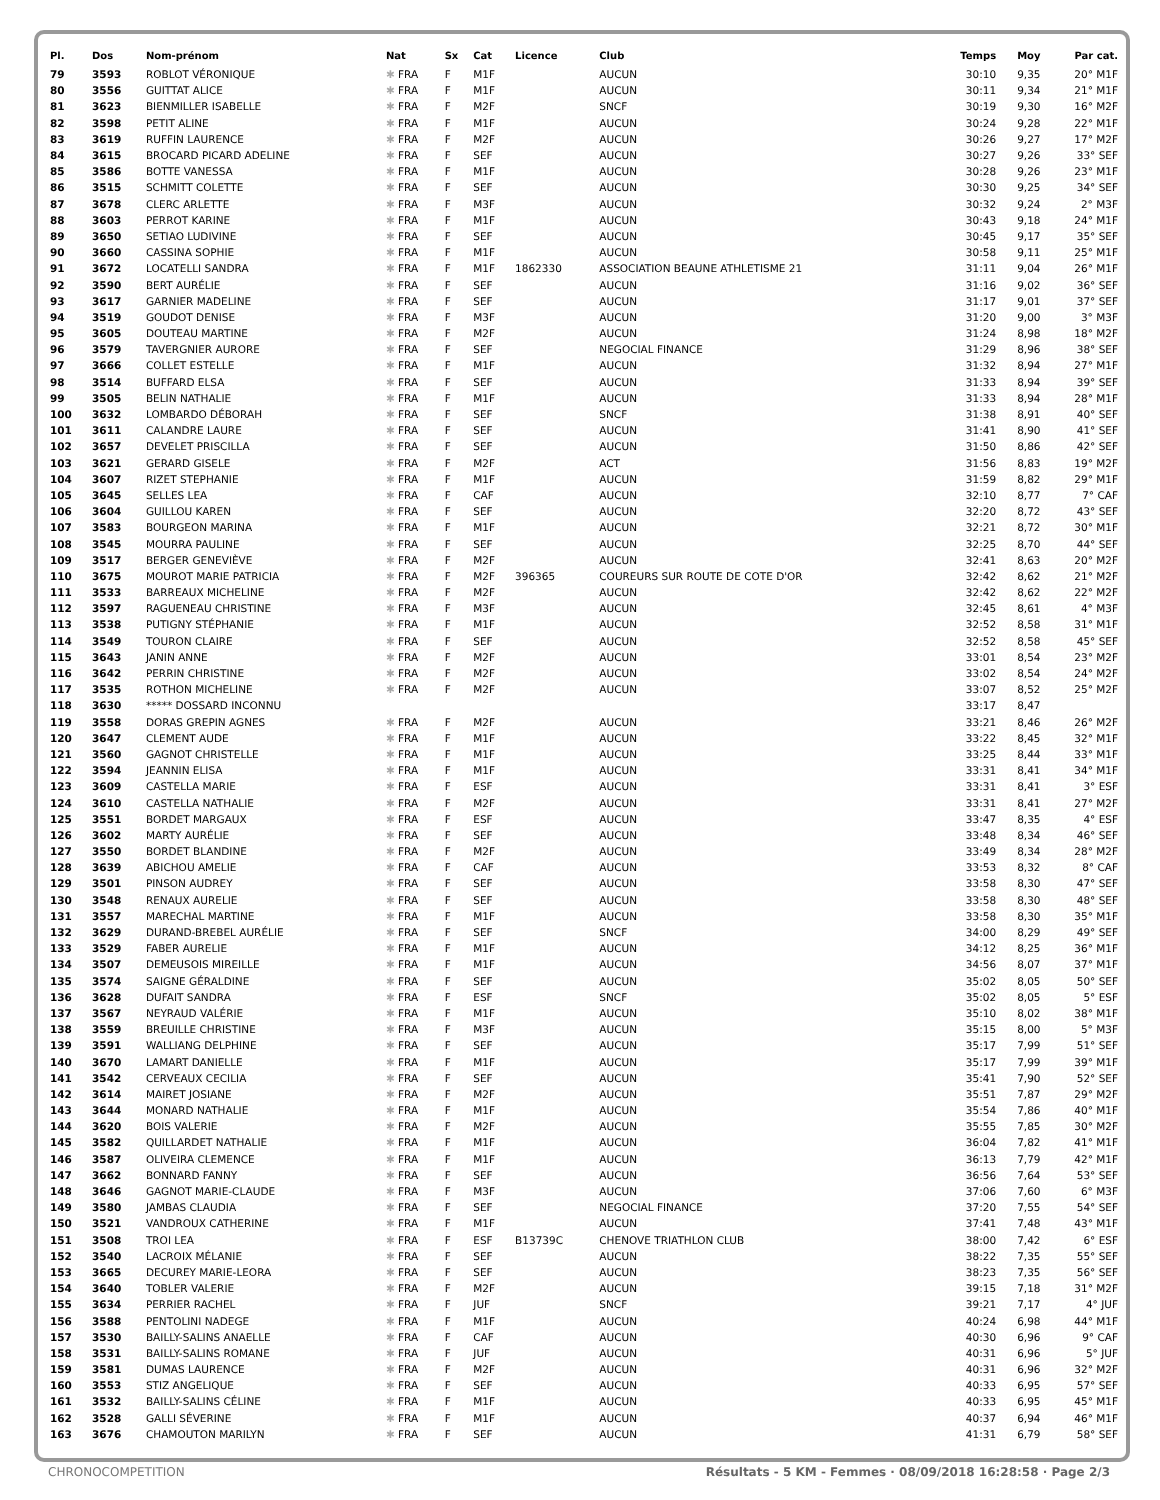| Pl. | Dos | Nom-prénom | Nat | Sx | Cat | Licence | Club | Temps | Moy | Par cat. |
| --- | --- | --- | --- | --- | --- | --- | --- | --- | --- | --- |
| 79 | 3593 | ROBLOT VÉRONIQUE | ✱ FRA | F | M1F | | AUCUN | 30:10 | 9,35 | 20° M1F |
| 80 | 3556 | GUITTAT ALICE | ✱ FRA | F | M1F | | AUCUN | 30:11 | 9,34 | 21° M1F |
| 81 | 3623 | BIENMILLER ISABELLE | ✱ FRA | F | M2F | | SNCF | 30:19 | 9,30 | 16° M2F |
| 82 | 3598 | PETIT ALINE | ✱ FRA | F | M1F | | AUCUN | 30:24 | 9,28 | 22° M1F |
| 83 | 3619 | RUFFIN LAURENCE | ✱ FRA | F | M2F | | AUCUN | 30:26 | 9,27 | 17° M2F |
| 84 | 3615 | BROCARD PICARD ADELINE | ✱ FRA | F | SEF | | AUCUN | 30:27 | 9,26 | 33° SEF |
| 85 | 3586 | BOTTE VANESSA | ✱ FRA | F | M1F | | AUCUN | 30:28 | 9,26 | 23° M1F |
| 86 | 3515 | SCHMITT COLETTE | ✱ FRA | F | SEF | | AUCUN | 30:30 | 9,25 | 34° SEF |
| 87 | 3678 | CLERC ARLETTE | ✱ FRA | F | M3F | | AUCUN | 30:32 | 9,24 | 2° M3F |
| 88 | 3603 | PERROT KARINE | ✱ FRA | F | M1F | | AUCUN | 30:43 | 9,18 | 24° M1F |
| 89 | 3650 | SETIAO LUDIVINE | ✱ FRA | F | SEF | | AUCUN | 30:45 | 9,17 | 35° SEF |
| 90 | 3660 | CASSINA SOPHIE | ✱ FRA | F | M1F | | AUCUN | 30:58 | 9,11 | 25° M1F |
| 91 | 3672 | LOCATELLI SANDRA | ✱ FRA | F | M1F | 1862330 | ASSOCIATION BEAUNE ATHLETISME 21 | 31:11 | 9,04 | 26° M1F |
| 92 | 3590 | BERT AURÉLIE | ✱ FRA | F | SEF | | AUCUN | 31:16 | 9,02 | 36° SEF |
| 93 | 3617 | GARNIER MADELINE | ✱ FRA | F | SEF | | AUCUN | 31:17 | 9,01 | 37° SEF |
| 94 | 3519 | GOUDOT DENISE | ✱ FRA | F | M3F | | AUCUN | 31:20 | 9,00 | 3° M3F |
| 95 | 3605 | DOUTEAU MARTINE | ✱ FRA | F | M2F | | AUCUN | 31:24 | 8,98 | 18° M2F |
| 96 | 3579 | TAVERGNIER AURORE | ✱ FRA | F | SEF | | NEGOCIAL FINANCE | 31:29 | 8,96 | 38° SEF |
| 97 | 3666 | COLLET ESTELLE | ✱ FRA | F | M1F | | AUCUN | 31:32 | 8,94 | 27° M1F |
| 98 | 3514 | BUFFARD ELSA | ✱ FRA | F | SEF | | AUCUN | 31:33 | 8,94 | 39° SEF |
| 99 | 3505 | BELIN NATHALIE | ✱ FRA | F | M1F | | AUCUN | 31:33 | 8,94 | 28° M1F |
| 100 | 3632 | LOMBARDO DÉBORAH | ✱ FRA | F | SEF | | SNCF | 31:38 | 8,91 | 40° SEF |
| 101 | 3611 | CALANDRE LAURE | ✱ FRA | F | SEF | | AUCUN | 31:41 | 8,90 | 41° SEF |
| 102 | 3657 | DEVELET PRISCILLA | ✱ FRA | F | SEF | | AUCUN | 31:50 | 8,86 | 42° SEF |
| 103 | 3621 | GERARD GISELE | ✱ FRA | F | M2F | | ACT | 31:56 | 8,83 | 19° M2F |
| 104 | 3607 | RIZET STEPHANIE | ✱ FRA | F | M1F | | AUCUN | 31:59 | 8,82 | 29° M1F |
| 105 | 3645 | SELLES LEA | ✱ FRA | F | CAF | | AUCUN | 32:10 | 8,77 | 7° CAF |
| 106 | 3604 | GUILLOU KAREN | ✱ FRA | F | SEF | | AUCUN | 32:20 | 8,72 | 43° SEF |
| 107 | 3583 | BOURGEON MARINA | ✱ FRA | F | M1F | | AUCUN | 32:21 | 8,72 | 30° M1F |
| 108 | 3545 | MOURRA PAULINE | ✱ FRA | F | SEF | | AUCUN | 32:25 | 8,70 | 44° SEF |
| 109 | 3517 | BERGER GENEVIÈVE | ✱ FRA | F | M2F | | AUCUN | 32:41 | 8,63 | 20° M2F |
| 110 | 3675 | MOUROT MARIE PATRICIA | ✱ FRA | F | M2F | 396365 | COUREURS SUR ROUTE DE COTE D'OR | 32:42 | 8,62 | 21° M2F |
| 111 | 3533 | BARREAUX MICHELINE | ✱ FRA | F | M2F | | AUCUN | 32:42 | 8,62 | 22° M2F |
| 112 | 3597 | RAGUENEAU CHRISTINE | ✱ FRA | F | M3F | | AUCUN | 32:45 | 8,61 | 4° M3F |
| 113 | 3538 | PUTIGNY STÉPHANIE | ✱ FRA | F | M1F | | AUCUN | 32:52 | 8,58 | 31° M1F |
| 114 | 3549 | TOURON CLAIRE | ✱ FRA | F | SEF | | AUCUN | 32:52 | 8,58 | 45° SEF |
| 115 | 3643 | JANIN ANNE | ✱ FRA | F | M2F | | AUCUN | 33:01 | 8,54 | 23° M2F |
| 116 | 3642 | PERRIN CHRISTINE | ✱ FRA | F | M2F | | AUCUN | 33:02 | 8,54 | 24° M2F |
| 117 | 3535 | ROTHON MICHELINE | ✱ FRA | F | M2F | | AUCUN | 33:07 | 8,52 | 25° M2F |
| 118 | 3630 | ***** DOSSARD INCONNU | | | | | | 33:17 | 8,47 | |
| 119 | 3558 | DORAS GREPIN AGNES | ✱ FRA | F | M2F | | AUCUN | 33:21 | 8,46 | 26° M2F |
| 120 | 3647 | CLEMENT AUDE | ✱ FRA | F | M1F | | AUCUN | 33:22 | 8,45 | 32° M1F |
| 121 | 3560 | GAGNOT CHRISTELLE | ✱ FRA | F | M1F | | AUCUN | 33:25 | 8,44 | 33° M1F |
| 122 | 3594 | JEANNIN ELISA | ✱ FRA | F | M1F | | AUCUN | 33:31 | 8,41 | 34° M1F |
| 123 | 3609 | CASTELLA MARIE | ✱ FRA | F | ESF | | AUCUN | 33:31 | 8,41 | 3° ESF |
| 124 | 3610 | CASTELLA NATHALIE | ✱ FRA | F | M2F | | AUCUN | 33:31 | 8,41 | 27° M2F |
| 125 | 3551 | BORDET MARGAUX | ✱ FRA | F | ESF | | AUCUN | 33:47 | 8,35 | 4° ESF |
| 126 | 3602 | MARTY AURÉLIE | ✱ FRA | F | SEF | | AUCUN | 33:48 | 8,34 | 46° SEF |
| 127 | 3550 | BORDET BLANDINE | ✱ FRA | F | M2F | | AUCUN | 33:49 | 8,34 | 28° M2F |
| 128 | 3639 | ABICHOU AMELIE | ✱ FRA | F | CAF | | AUCUN | 33:53 | 8,32 | 8° CAF |
| 129 | 3501 | PINSON AUDREY | ✱ FRA | F | SEF | | AUCUN | 33:58 | 8,30 | 47° SEF |
| 130 | 3548 | RENAUX AURELIE | ✱ FRA | F | SEF | | AUCUN | 33:58 | 8,30 | 48° SEF |
| 131 | 3557 | MARECHAL MARTINE | ✱ FRA | F | M1F | | AUCUN | 33:58 | 8,30 | 35° M1F |
| 132 | 3629 | DURAND-BREBEL AURÉLIE | ✱ FRA | F | SEF | | SNCF | 34:00 | 8,29 | 49° SEF |
| 133 | 3529 | FABER AURELIE | ✱ FRA | F | M1F | | AUCUN | 34:12 | 8,25 | 36° M1F |
| 134 | 3507 | DEMEUSOIS MIREILLE | ✱ FRA | F | M1F | | AUCUN | 34:56 | 8,07 | 37° M1F |
| 135 | 3574 | SAIGNE GÉRALDINE | ✱ FRA | F | SEF | | AUCUN | 35:02 | 8,05 | 50° SEF |
| 136 | 3628 | DUFAIT SANDRA | ✱ FRA | F | ESF | | SNCF | 35:02 | 8,05 | 5° ESF |
| 137 | 3567 | NEYRAUD VALÉRIE | ✱ FRA | F | M1F | | AUCUN | 35:10 | 8,02 | 38° M1F |
| 138 | 3559 | BREUILLE CHRISTINE | ✱ FRA | F | M3F | | AUCUN | 35:15 | 8,00 | 5° M3F |
| 139 | 3591 | WALLIANG DELPHINE | ✱ FRA | F | SEF | | AUCUN | 35:17 | 7,99 | 51° SEF |
| 140 | 3670 | LAMART DANIELLE | ✱ FRA | F | M1F | | AUCUN | 35:17 | 7,99 | 39° M1F |
| 141 | 3542 | CERVEAUX CECILIA | ✱ FRA | F | SEF | | AUCUN | 35:41 | 7,90 | 52° SEF |
| 142 | 3614 | MAIRET JOSIANE | ✱ FRA | F | M2F | | AUCUN | 35:51 | 7,87 | 29° M2F |
| 143 | 3644 | MONARD NATHALIE | ✱ FRA | F | M1F | | AUCUN | 35:54 | 7,86 | 40° M1F |
| 144 | 3620 | BOIS VALERIE | ✱ FRA | F | M2F | | AUCUN | 35:55 | 7,85 | 30° M2F |
| 145 | 3582 | QUILLARDET NATHALIE | ✱ FRA | F | M1F | | AUCUN | 36:04 | 7,82 | 41° M1F |
| 146 | 3587 | OLIVEIRA CLEMENCE | ✱ FRA | F | M1F | | AUCUN | 36:13 | 7,79 | 42° M1F |
| 147 | 3662 | BONNARD FANNY | ✱ FRA | F | SEF | | AUCUN | 36:56 | 7,64 | 53° SEF |
| 148 | 3646 | GAGNOT MARIE-CLAUDE | ✱ FRA | F | M3F | | AUCUN | 37:06 | 7,60 | 6° M3F |
| 149 | 3580 | JAMBAS CLAUDIA | ✱ FRA | F | SEF | | NEGOCIAL FINANCE | 37:20 | 7,55 | 54° SEF |
| 150 | 3521 | VANDROUX CATHERINE | ✱ FRA | F | M1F | | AUCUN | 37:41 | 7,48 | 43° M1F |
| 151 | 3508 | TROI LEA | ✱ FRA | F | ESF | B13739C | CHENOVE TRIATHLON CLUB | 38:00 | 7,42 | 6° ESF |
| 152 | 3540 | LACROIX MÉLANIE | ✱ FRA | F | SEF | | AUCUN | 38:22 | 7,35 | 55° SEF |
| 153 | 3665 | DECUREY MARIE-LEORA | ✱ FRA | F | SEF | | AUCUN | 38:23 | 7,35 | 56° SEF |
| 154 | 3640 | TOBLER VALERIE | ✱ FRA | F | M2F | | AUCUN | 39:15 | 7,18 | 31° M2F |
| 155 | 3634 | PERRIER RACHEL | ✱ FRA | F | JUF | | SNCF | 39:21 | 7,17 | 4° JUF |
| 156 | 3588 | PENTOLINI NADEGE | ✱ FRA | F | M1F | | AUCUN | 40:24 | 6,98 | 44° M1F |
| 157 | 3530 | BAILLY-SALINS ANAELLE | ✱ FRA | F | CAF | | AUCUN | 40:30 | 6,96 | 9° CAF |
| 158 | 3531 | BAILLY-SALINS ROMANE | ✱ FRA | F | JUF | | AUCUN | 40:31 | 6,96 | 5° JUF |
| 159 | 3581 | DUMAS LAURENCE | ✱ FRA | F | M2F | | AUCUN | 40:31 | 6,96 | 32° M2F |
| 160 | 3553 | STIZ ANGELIQUE | ✱ FRA | F | SEF | | AUCUN | 40:33 | 6,95 | 57° SEF |
| 161 | 3532 | BAILLY-SALINS CÉLINE | ✱ FRA | F | M1F | | AUCUN | 40:33 | 6,95 | 45° M1F |
| 162 | 3528 | GALLI SÉVERINE | ✱ FRA | F | M1F | | AUCUN | 40:37 | 6,94 | 46° M1F |
| 163 | 3676 | CHAMOUTON MARILYN | ✱ FRA | F | SEF | | AUCUN | 41:31 | 6,79 | 58° SEF |
CHRONOCOMPETITION Résultats - 5 KM - Femmes · 08/09/2018 16:28:58 · Page 2/3